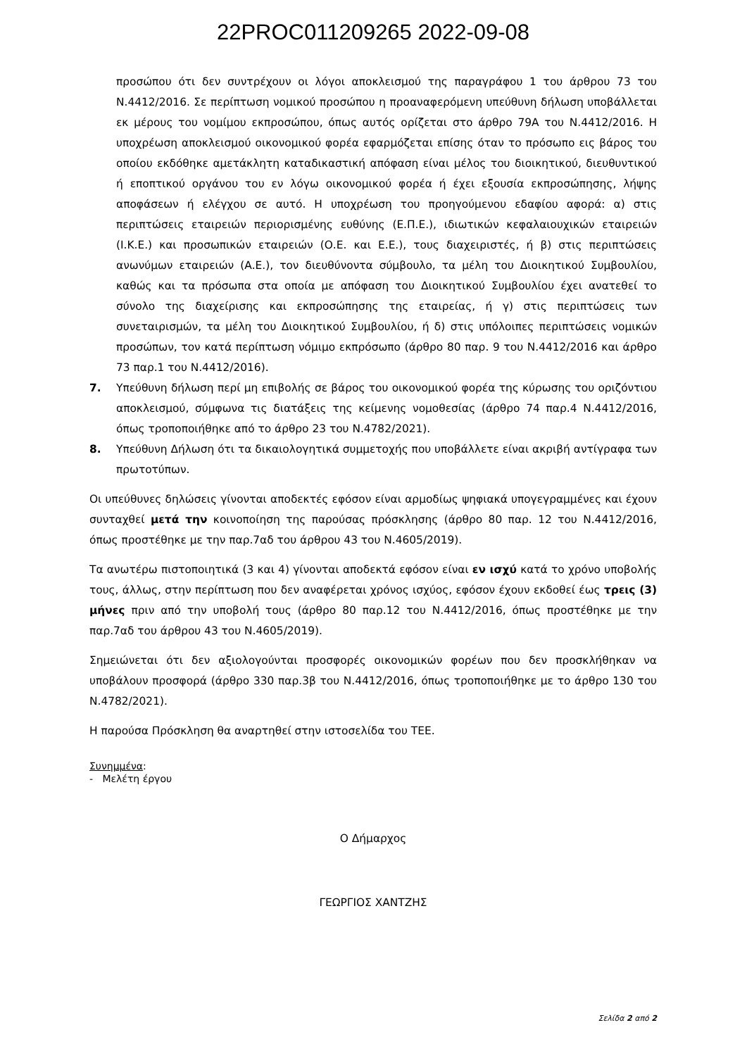22PROC011209265 2022-09-08
προσώπου ότι δεν συντρέχουν οι λόγοι αποκλεισμού της παραγράφου 1 του άρθρου 73 του Ν.4412/2016. Σε περίπτωση νομικού προσώπου η προαναφερόμενη υπεύθυνη δήλωση υποβάλλεται εκ μέρους του νομίμου εκπροσώπου, όπως αυτός ορίζεται στο άρθρο 79Α του Ν.4412/2016. Η υποχρέωση αποκλεισμού οικονομικού φορέα εφαρμόζεται επίσης όταν το πρόσωπο εις βάρος του οποίου εκδόθηκε αμετάκλητη καταδικαστική απόφαση είναι μέλος του διοικητικού, διευθυντικού ή εποπτικού οργάνου του εν λόγω οικονομικού φορέα ή έχει εξουσία εκπροσώπησης, λήψης αποφάσεων ή ελέγχου σε αυτό. Η υποχρέωση του προηγούμενου εδαφίου αφορά: α) στις περιπτώσεις εταιρειών περιορισμένης ευθύνης (Ε.Π.Ε.), ιδιωτικών κεφαλαιουχικών εταιρειών (Ι.Κ.Ε.) και προσωπικών εταιρειών (Ο.Ε. και Ε.Ε.), τους διαχειριστές, ή β) στις περιπτώσεις ανωνύμων εταιρειών (Α.Ε.), τον διευθύνοντα σύμβουλο, τα μέλη του Διοικητικού Συμβουλίου, καθώς και τα πρόσωπα στα οποία με απόφαση του Διοικητικού Συμβουλίου έχει ανατεθεί το σύνολο της διαχείρισης και εκπροσώπησης της εταιρείας, ή γ) στις περιπτώσεις των συνεταιρισμών, τα μέλη του Διοικητικού Συμβουλίου, ή δ) στις υπόλοιπες περιπτώσεις νομικών προσώπων, τον κατά περίπτωση νόμιμο εκπρόσωπο (άρθρο 80 παρ. 9 του Ν.4412/2016 και άρθρο 73 παρ.1 του Ν.4412/2016).
7. Υπεύθυνη δήλωση περί μη επιβολής σε βάρος του οικονομικού φορέα της κύρωσης του οριζόντιου αποκλεισμού, σύμφωνα τις διατάξεις της κείμενης νομοθεσίας (άρθρο 74 παρ.4 Ν.4412/2016, όπως τροποποιήθηκε από το άρθρο 23 του Ν.4782/2021).
8. Υπεύθυνη Δήλωση ότι τα δικαιολογητικά συμμετοχής που υποβάλλετε είναι ακριβή αντίγραφα των πρωτοτύπων.
Οι υπεύθυνες δηλώσεις γίνονται αποδεκτές εφόσον είναι αρμοδίως ψηφιακά υπογεγραμμένες και έχουν συνταχθεί μετά την κοινοποίηση της παρούσας πρόσκλησης (άρθρο 80 παρ. 12 του Ν.4412/2016, όπως προστέθηκε με την παρ.7αδ του άρθρου 43 του Ν.4605/2019).
Τα ανωτέρω πιστοποιητικά (3 και 4) γίνονται αποδεκτά εφόσον είναι εν ισχύ κατά το χρόνο υποβολής τους, άλλως, στην περίπτωση που δεν αναφέρεται χρόνος ισχύος, εφόσον έχουν εκδοθεί έως τρεις (3) μήνες πριν από την υποβολή τους (άρθρο 80 παρ.12 του Ν.4412/2016, όπως προστέθηκε με την παρ.7αδ του άρθρου 43 του Ν.4605/2019).
Σημειώνεται ότι δεν αξιολογούνται προσφορές οικονομικών φορέων που δεν προσκλήθηκαν να υποβάλουν προσφορά (άρθρο 330 παρ.3β του Ν.4412/2016, όπως τροποποιήθηκε με το άρθρο 130 του Ν.4782/2021).
Η παρούσα Πρόσκληση θα αναρτηθεί στην ιστοσελίδα του ΤΕΕ.
Συνημμένα:
- Μελέτη έργου
Ο Δήμαρχος
ΓΕΩΡΓΙΟΣ ΧΑΝΤΖΗΣ
Σελίδα 2 από 2